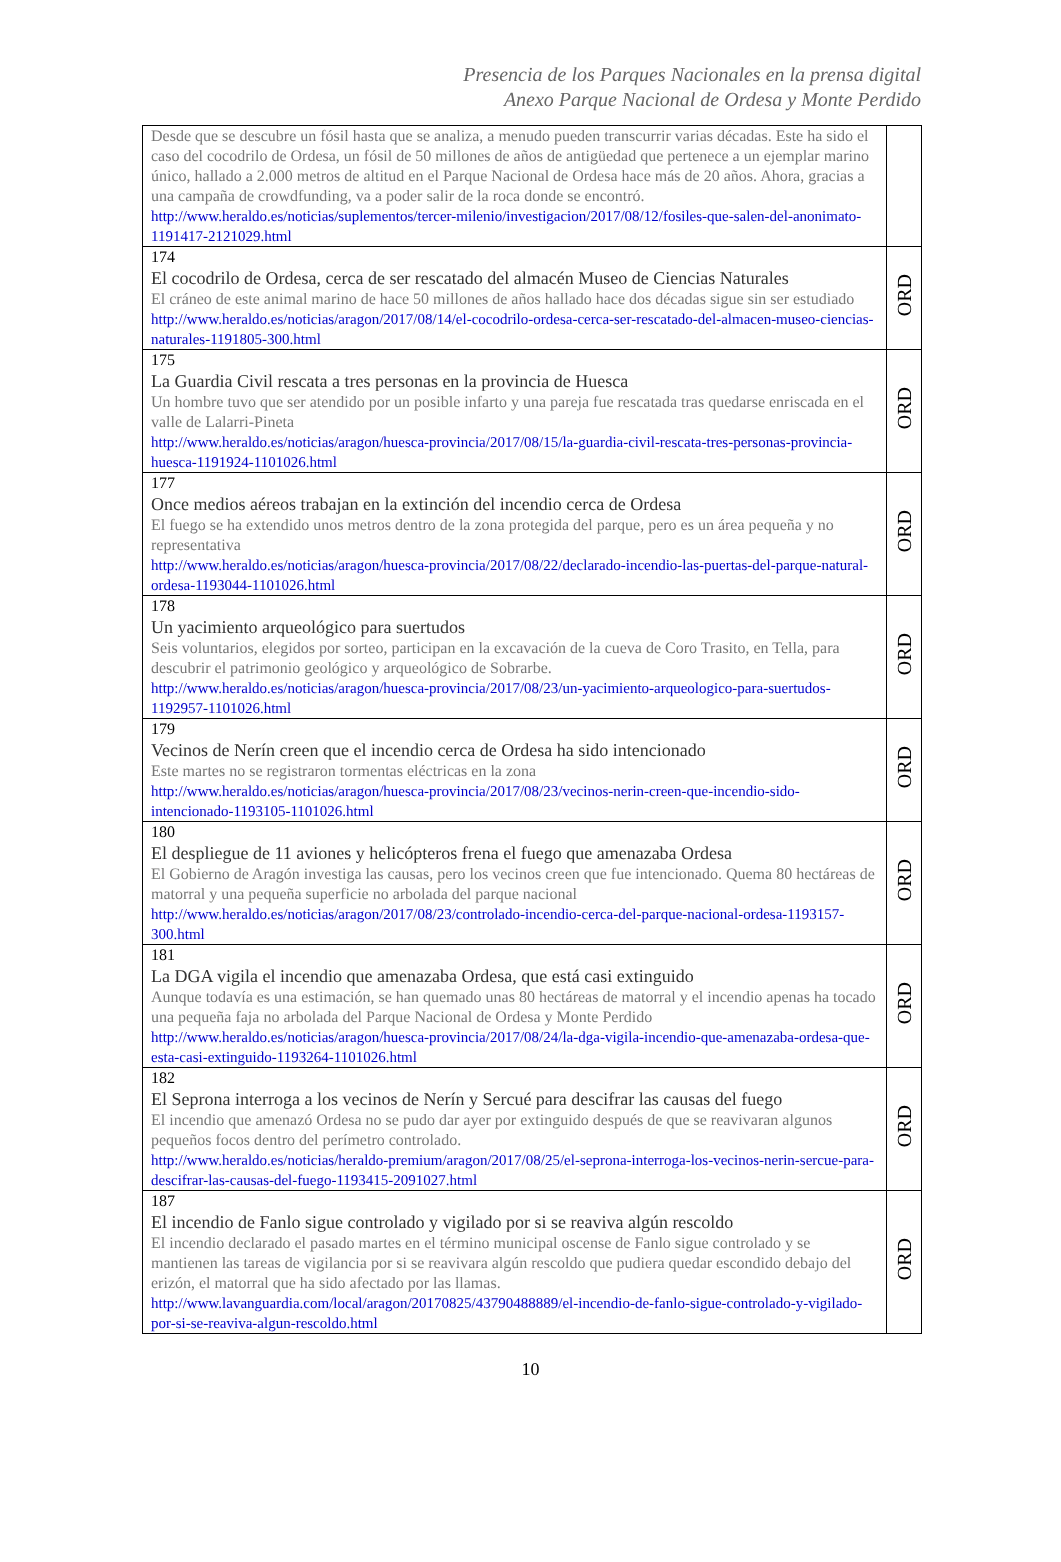Presencia de los Parques Nacionales en la prensa digital
Anexo Parque Nacional de Ordesa y Monte Perdido
| Desde que se descubre un fósil hasta que se analiza, a menudo pueden transcurrir varias décadas. Este ha sido el caso del cocodrilo de Ordesa, un fósil de 50 millones de años de antigüedad que pertenece a un ejemplar marino único, hallado a 2.000 metros de altitud en el Parque Nacional de Ordesa hace más de 20 años. Ahora, gracias a una campaña de crowdfunding, va a poder salir de la roca donde se encontró. http://www.heraldo.es/noticias/suplementos/tercer-milenio/investigacion/2017/08/12/fosiles-que-salen-del-anonimato-1191417-2121029.html | |
| 174 El cocodrilo de Ordesa, cerca de ser rescatado del almacén Museo de Ciencias Naturales El cráneo de este animal marino de hace 50 millones de años hallado hace dos décadas sigue sin ser estudiado http://www.heraldo.es/noticias/aragon/2017/08/14/el-cocodrilo-ordesa-cerca-ser-rescatado-del-almacen-museo-ciencias-naturales-1191805-300.html | ORD |
| 175 La Guardia Civil rescata a tres personas en la provincia de Huesca Un hombre tuvo que ser atendido por un posible infarto y una pareja fue rescatada tras quedarse enriscada en el valle de Lalarri-Pineta http://www.heraldo.es/noticias/aragon/huesca-provincia/2017/08/15/la-guardia-civil-rescata-tres-personas-provincia-huesca-1191924-1101026.html | ORD |
| 177 Once medios aéreos trabajan en la extinción del incendio cerca de Ordesa El fuego se ha extendido unos metros dentro de la zona protegida del parque, pero es un área pequeña y no representativa http://www.heraldo.es/noticias/aragon/huesca-provincia/2017/08/22/declarado-incendio-las-puertas-del-parque-natural-ordesa-1193044-1101026.html | ORD |
| 178 Un yacimiento arqueológico para suertudos Seis voluntarios, elegidos por sorteo, participan en la excavación de la cueva de Coro Trasito, en Tella, para descubrir el patrimonio geológico y arqueológico de Sobrarbe. http://www.heraldo.es/noticias/aragon/huesca-provincia/2017/08/23/un-yacimiento-arqueologico-para-suertudos-1192957-1101026.html | ORD |
| 179 Vecinos de Nerín creen que el incendio cerca de Ordesa ha sido intencionado Este martes no se registraron tormentas eléctricas en la zona http://www.heraldo.es/noticias/aragon/huesca-provincia/2017/08/23/vecinos-nerin-creen-que-incendio-sido-intencionado-1193105-1101026.html | ORD |
| 180 El despliegue de 11 aviones y helicópteros frena el fuego que amenazaba Ordesa El Gobierno de Aragón investiga las causas, pero los vecinos creen que fue intencionado. Quema 80 hectáreas de matorral y una pequeña superficie no arbolada del parque nacional http://www.heraldo.es/noticias/aragon/2017/08/23/controlado-incendio-cerca-del-parque-nacional-ordesa-1193157-300.html | ORD |
| 181 La DGA vigila el incendio que amenazaba Ordesa, que está casi extinguido Aunque todavía es una estimación, se han quemado unas 80 hectáreas de matorral y el incendio apenas ha tocado una pequeña faja no arbolada del Parque Nacional de Ordesa y Monte Perdido http://www.heraldo.es/noticias/aragon/huesca-provincia/2017/08/24/la-dga-vigila-incendio-que-amenazaba-ordesa-que-esta-casi-extinguido-1193264-1101026.html | ORD |
| 182 El Seprona interroga a los vecinos de Nerín y Sercué para descifrar las causas del fuego El incendio que amenazó Ordesa no se pudo dar ayer por extinguido después de que se reavivaran algunos pequeños focos dentro del perímetro controlado. http://www.heraldo.es/noticias/heraldo-premium/aragon/2017/08/25/el-seprona-interroga-los-vecinos-nerin-sercue-para-descifrar-las-causas-del-fuego-1193415-2091027.html | ORD |
| 187 El incendio de Fanlo sigue controlado y vigilado por si se reaviva algún rescoldo El incendio declarado el pasado martes en el término municipal oscense de Fanlo sigue controlado y se mantienen las tareas de vigilancia por si se reavivara algún rescoldo que pudiera quedar escondido debajo del erizón, el matorral que ha sido afectado por las llamas. http://www.lavanguardia.com/local/aragon/20170825/43790488889/el-incendio-de-fanlo-sigue-controlado-y-vigilado-por-si-se-reaviva-algun-rescoldo.html | ORD |
10